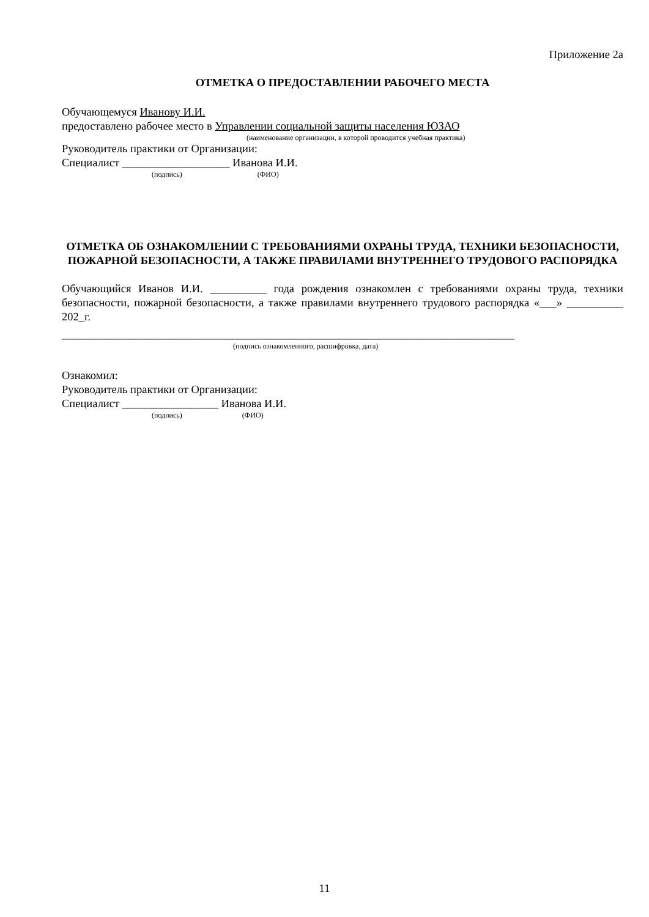Приложение 2а
ОТМЕТКА О ПРЕДОСТАВЛЕНИИ РАБОЧЕГО МЕСТА
Обучающемуся Иванову И.И.
предоставлено рабочее место в Управлении социальной защиты населения ЮЗАО
(наименование организации, в которой проводится учебная практика)
Руководитель практики от Организации:
Специалист ___________________ Иванова И.И.
(подпись) (ФИО)
ОТМЕТКА ОБ ОЗНАКОМЛЕНИИ С ТРЕБОВАНИЯМИ ОХРАНЫ ТРУДА, ТЕХНИКИ БЕЗОПАСНОСТИ, ПОЖАРНОЙ БЕЗОПАСНОСТИ, А ТАКЖЕ ПРАВИЛАМИ ВНУТРЕННЕГО ТРУДОВОГО РАСПОРЯДКА
Обучающийся Иванов И.И. __________ года рождения ознакомлен с требованиями охраны труда, техники безопасности, пожарной безопасности, а также правилами внутреннего трудового распорядка «___» __________ 202_г.
________________________________________________________________________________
(подпись ознакомленного, расшифровка, дата)
Ознакомил:
Руководитель практики от Организации:
Специалист _________________ Иванова И.И.
(подпись) (ФИО)
11